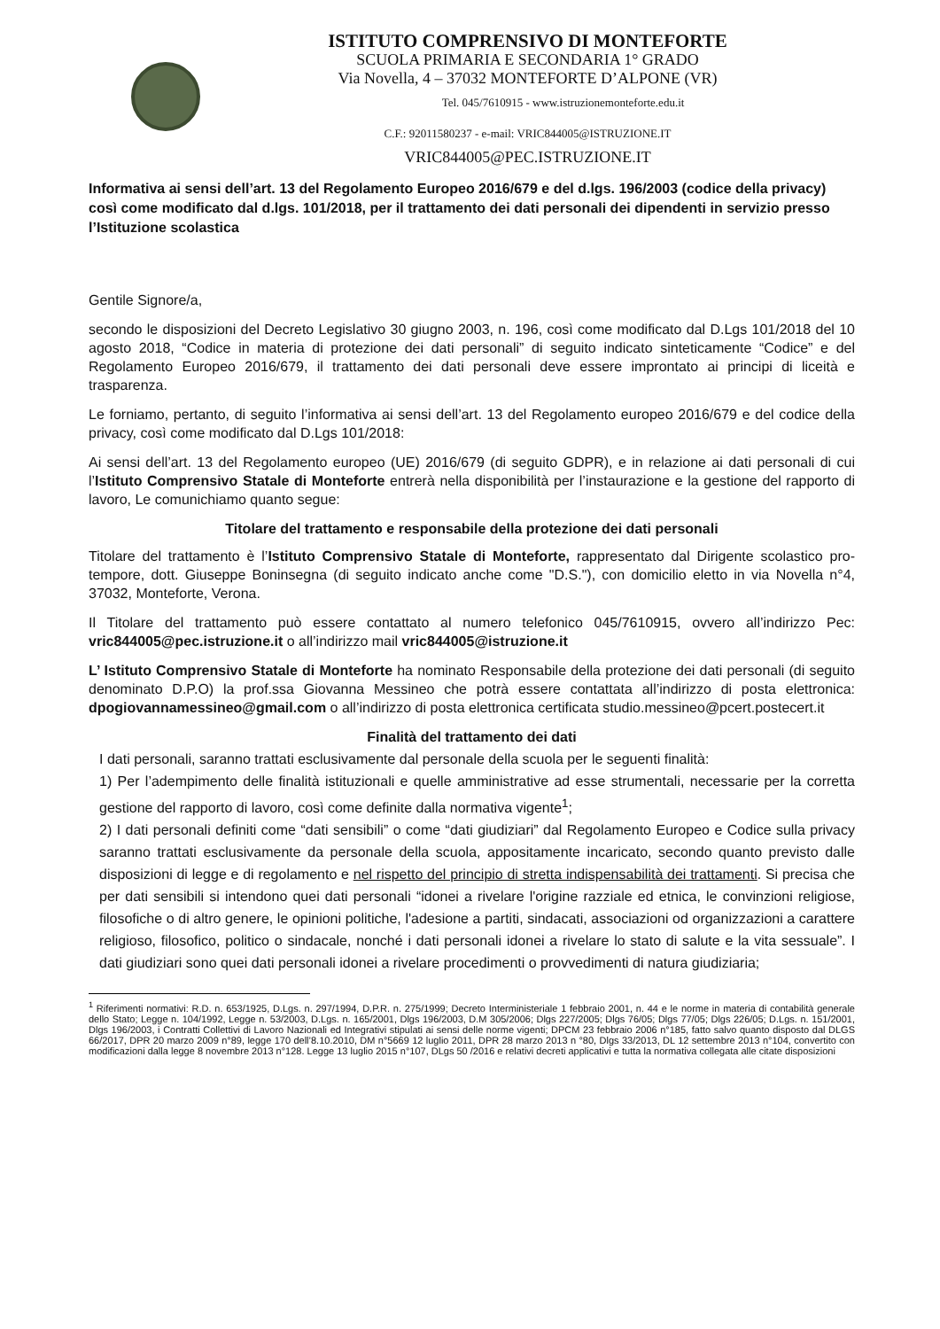ISTITUTO COMPRENSIVO DI MONTEFORTE
SCUOLA PRIMARIA E SECONDARIA 1° GRADO
Via Novella, 4 – 37032 MONTEFORTE D’ALPONE (VR)
Tel. 045/7610915 - www.istruzionemonteforte.edu.it
C.F.: 92011580237 - e-mail: VRIC844005@ISTRUZIONE.IT
VRIC844005@PEC.ISTRUZIONE.IT
Informativa ai sensi dell’art. 13 del Regolamento Europeo 2016/679 e del d.lgs. 196/2003 (codice della privacy) così come modificato dal d.lgs. 101/2018, per il trattamento dei dati personali dei dipendenti in servizio presso l’Istituzione scolastica
Gentile Signore/a,
secondo le disposizioni del Decreto Legislativo 30 giugno 2003, n. 196, così come modificato dal D.Lgs 101/2018 del 10 agosto 2018, “Codice in materia di protezione dei dati personali” di seguito indicato sinteticamente “Codice” e del Regolamento Europeo 2016/679, il trattamento dei dati personali deve essere improntato ai principi di liceità e trasparenza.
Le forniamo, pertanto, di seguito l’informativa ai sensi dell’art. 13 del Regolamento europeo 2016/679 e del codice della privacy, così come modificato dal D.Lgs 101/2018:
Ai sensi dell’art. 13 del Regolamento europeo (UE) 2016/679 (di seguito GDPR), e in relazione ai dati personali di cui l’Istituto Comprensivo Statale di Monteforte entrerà nella disponibilità per l’instaurazione e la gestione del rapporto di lavoro, Le comunichiamo quanto segue:
Titolare del trattamento e responsabile della protezione dei dati personali
Titolare del trattamento è l’Istituto Comprensivo Statale di Monteforte, rappresentato dal Dirigente scolastico pro-tempore, dott. Giuseppe Boninsegna (di seguito indicato anche come "D.S."), con domicilio eletto in via Novella n°4, 37032, Monteforte, Verona.
Il Titolare del trattamento può essere contattato al numero telefonico 045/7610915, ovvero all’indirizzo Pec: vric844005@pec.istruzione.it o all’indirizzo mail vric844005@istruzione.it
L’ Istituto Comprensivo Statale di Monteforte ha nominato Responsabile della protezione dei dati personali (di seguito denominato D.P.O) la prof.ssa Giovanna Messineo che potrà essere contattata all’indirizzo di posta elettronica: dpogiovannamessineo@gmail.com o all’indirizzo di posta elettronica certificata studio.messineo@pcert.postecert.it
Finalità del trattamento dei dati
I dati personali, saranno trattati esclusivamente dal personale della scuola per le seguenti finalità:
1) Per l’adempimento delle finalità istituzionali e quelle amministrative ad esse strumentali, necessarie per la corretta gestione del rapporto di lavoro, così come definite dalla normativa vigente<sup>1</sup>;
2) I dati personali definiti come “dati sensibili” o come “dati giudiziari” dal Regolamento Europeo e Codice sulla privacy saranno trattati esclusivamente da personale della scuola, appositamente incaricato, secondo quanto previsto dalle disposizioni di legge e di regolamento e nel rispetto del principio di stretta indispensabilità dei trattamenti. Si precisa che per dati sensibili si intendono quei dati personali “idonei a rivelare l'origine razziale ed etnica, le convinzioni religiose, filosofiche o di altro genere, le opinioni politiche, l'adesione a partiti, sindacati, associazioni od organizzazioni a carattere religioso, filosofico, politico o sindacale, nonché i dati personali idonei a rivelare lo stato di salute e la vita sessuale”. I dati giudiziari sono quei dati personali idonei a rivelare procedimenti o provvedimenti di natura giudiziaria;
<sup>1</sup> Riferimenti normativi: R.D. n. 653/1925, D.Lgs. n. 297/1994, D.P.R. n. 275/1999; Decreto Interministeriale 1 febbraio 2001, n. 44 e le norme in materia di contabilità generale dello Stato; Legge n. 104/1992, Legge n. 53/2003, D.Lgs. n. 165/2001, Dlgs 196/2003, D.M 305/2006; Dlgs 227/2005; Dlgs 76/05; Dlgs 77/05; Dlgs 226/05; D.Lgs. n. 151/2001, Dlgs 196/2003, i Contratti Collettivi di Lavoro Nazionali ed Integrativi stipulati ai sensi delle norme vigenti; DPCM 23 febbraio 2006 n°185, fatto salvo quanto disposto dal DLGS 66/2017, DPR 20 marzo 2009 n°89, legge 170 dell’8.10.2010, DM n°5669 12 luglio 2011, DPR 28 marzo 2013 n °80, Dlgs 33/2013, DL 12 settembre 2013 n°104, convertito con modificazioni dalla legge 8 novembre 2013 n°128. Legge 13 luglio 2015 n°107, DLgs 50 /2016 e relativi decreti applicativi e tutta la normativa collegata alle citate disposizioni